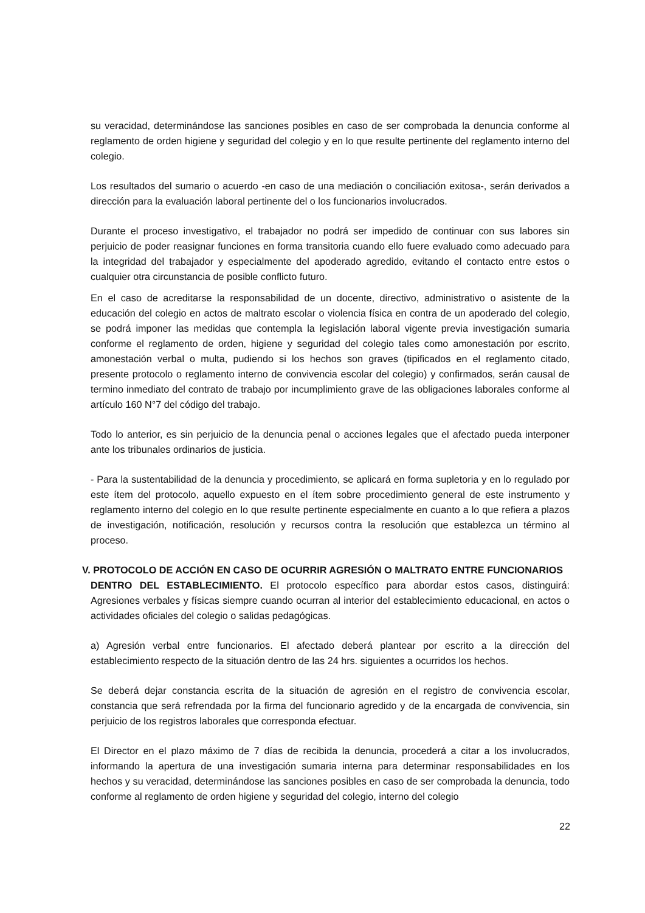su veracidad, determinándose las sanciones posibles en caso de ser comprobada la denuncia conforme al reglamento de orden higiene y seguridad del colegio y en lo que resulte pertinente del reglamento interno del colegio.
Los resultados del sumario o acuerdo -en caso de una mediación o conciliación exitosa-, serán derivados a dirección para la evaluación laboral pertinente del o los funcionarios involucrados.
Durante el proceso investigativo, el trabajador no podrá ser impedido de continuar con sus labores sin perjuicio de poder reasignar funciones en forma transitoria cuando ello fuere evaluado como adecuado para la integridad del trabajador y especialmente del apoderado agredido, evitando el contacto entre estos o cualquier otra circunstancia de posible conflicto futuro.
En el caso de acreditarse la responsabilidad de un docente, directivo, administrativo o asistente de la educación del colegio en actos de maltrato escolar o violencia física en contra de un apoderado del colegio, se podrá imponer las medidas que contempla la legislación laboral vigente previa investigación sumaria conforme el reglamento de orden, higiene y seguridad del colegio tales como amonestación por escrito, amonestación verbal o multa, pudiendo si los hechos son graves (tipificados en el reglamento citado, presente protocolo o reglamento interno de convivencia escolar del colegio) y confirmados, serán causal de termino inmediato del contrato de trabajo por incumplimiento grave de las obligaciones laborales conforme al artículo 160 N°7 del código del trabajo.
Todo lo anterior, es sin perjuicio de la denuncia penal o acciones legales que el afectado pueda interponer ante los tribunales ordinarios de justicia.
- Para la sustentabilidad de la denuncia y procedimiento, se aplicará en forma supletoria y en lo regulado por este ítem del protocolo, aquello expuesto en el ítem sobre procedimiento general de este instrumento y reglamento interno del colegio en lo que resulte pertinente especialmente en cuanto a lo que refiera a plazos de investigación, notificación, resolución y recursos contra la resolución que establezca un término al proceso.
V. PROTOCOLO DE ACCIÓN EN CASO DE OCURRIR AGRESIÓN O MALTRATO ENTRE FUNCIONARIOS
DENTRO DEL ESTABLECIMIENTO. El protocolo específico para abordar estos casos, distinguirá: Agresiones verbales y físicas siempre cuando ocurran al interior del establecimiento educacional, en actos o actividades oficiales del colegio o salidas pedagógicas.
a) Agresión verbal entre funcionarios. El afectado deberá plantear por escrito a la dirección del establecimiento respecto de la situación dentro de las 24 hrs. siguientes a ocurridos los hechos.
Se deberá dejar constancia escrita de la situación de agresión en el registro de convivencia escolar, constancia que será refrendada por la firma del funcionario agredido y de la encargada de convivencia, sin perjuicio de los registros laborales que corresponda efectuar.
El Director en el plazo máximo de 7 días de recibida la denuncia, procederá a citar a los involucrados, informando la apertura de una investigación sumaria interna para determinar responsabilidades en los hechos y su veracidad, determinándose las sanciones posibles en caso de ser comprobada la denuncia, todo conforme al reglamento de orden higiene y seguridad del colegio, interno del colegio
22